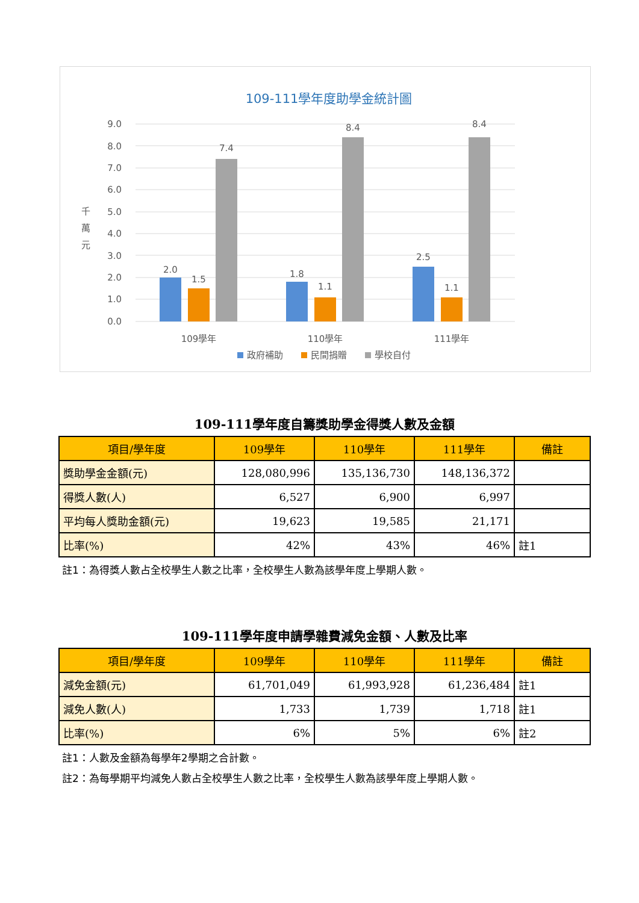109-111學年度助學金統計圖
9.0
8.0
7.0
6.0
5.0
4.0
3.0
2.0
1.0
0.0
千
萬
元
2.0
1.5
7.4
1.8
1.1
8.4
2.5
1.1
8.4
109學年
110學年
111學年
政府補助
民間捐贈
學校自付
109-111學年度自籌獎助學金得獎人數及金額
| 項目/學年度 | 109學年 | 110學年 | 111學年 | 備註 |
| --- | --- | --- | --- | --- |
| 獎助學金金額(元) | 128,080,996 | 135,136,730 | 148,136,372 | |
| 得獎人數(人) | 6,527 | 6,900 | 6,997 | |
| 平均每人獎助金額(元) | 19,623 | 19,585 | 21,171 | |
| 比率(%) | 42% | 43% | 46% | 註1 |
註1：為得獎人數占全校學生人數之比率，全校學生人數為該學年度上學期人數。
109-111學年度申請學雜費減免金額、人數及比率
| 項目/學年度 | 109學年 | 110學年 | 111學年 | 備註 |
| --- | --- | --- | --- | --- |
| 減免金額(元) | 61,701,049 | 61,993,928 | 61,236,484 | 註1 |
| 減免人數(人) | 1,733 | 1,739 | 1,718 | 註1 |
| 比率(%) | 6% | 5% | 6% | 註2 |
註1：人數及金額為每學年2學期之合計數。
註2：為每學期平均減免人數占全校學生人數之比率，全校學生人數為該學年度上學期人數。